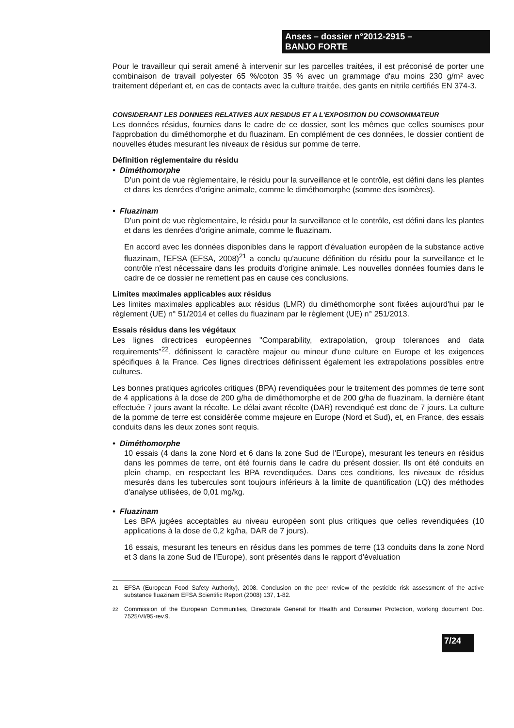Anses – dossier n°2012-2915 –
BANJO FORTE
Pour le travailleur qui serait amené à intervenir sur les parcelles traitées, il est préconisé de porter une combinaison de travail polyester 65 %/coton 35 % avec un grammage d'au moins 230 g/m² avec traitement déperlant et, en cas de contacts avec la culture traitée, des gants en nitrile certifiés EN 374-3.
CONSIDERANT LES DONNEES RELATIVES AUX RESIDUS ET A L'EXPOSITION DU CONSOMMATEUR
Les données résidus, fournies dans le cadre de ce dossier, sont les mêmes que celles soumises pour l'approbation du diméthomorphe et du fluazinam. En complément de ces données, le dossier contient de nouvelles études mesurant les niveaux de résidus sur pomme de terre.
Définition réglementaire du résidu
• Diméthomorphe
D'un point de vue règlementaire, le résidu pour la surveillance et le contrôle, est défini dans les plantes et dans les denrées d'origine animale, comme le diméthomorphe (somme des isomères).
• Fluazinam
D'un point de vue règlementaire, le résidu pour la surveillance et le contrôle, est défini dans les plantes et dans les denrées d'origine animale, comme le fluazinam.
En accord avec les données disponibles dans le rapport d'évaluation européen de la substance active fluazinam, l'EFSA (EFSA, 2008)<sup>21</sup> a conclu qu'aucune définition du résidu pour la surveillance et le contrôle n'est nécessaire dans les produits d'origine animale. Les nouvelles données fournies dans le cadre de ce dossier ne remettent pas en cause ces conclusions.
Limites maximales applicables aux résidus
Les limites maximales applicables aux résidus (LMR) du diméthomorphe sont fixées aujourd'hui par le règlement (UE) n° 51/2014 et celles du fluazinam par le règlement (UE) n° 251/2013.
Essais résidus dans les végétaux
Les lignes directrices européennes "Comparability, extrapolation, group tolerances and data requirements"<sup>22</sup>, définissent le caractère majeur ou mineur d'une culture en Europe et les exigences spécifiques à la France. Ces lignes directrices définissent également les extrapolations possibles entre cultures.
Les bonnes pratiques agricoles critiques (BPA) revendiquées pour le traitement des pommes de terre sont de 4 applications à la dose de 200 g/ha de diméthomorphe et de 200 g/ha de fluazinam, la dernière étant effectuée 7 jours avant la récolte. Le délai avant récolte (DAR) revendiqué est donc de 7 jours. La culture de la pomme de terre est considérée comme majeure en Europe (Nord et Sud), et, en France, des essais conduits dans les deux zones sont requis.
• Diméthomorphe
10 essais (4 dans la zone Nord et 6 dans la zone Sud de l'Europe), mesurant les teneurs en résidus dans les pommes de terre, ont été fournis dans le cadre du présent dossier. Ils ont été conduits en plein champ, en respectant les BPA revendiquées. Dans ces conditions, les niveaux de résidus mesurés dans les tubercules sont toujours inférieurs à la limite de quantification (LQ) des méthodes d'analyse utilisées, de 0,01 mg/kg.
• Fluazinam
Les BPA jugées acceptables au niveau européen sont plus critiques que celles revendiquées (10 applications à la dose de 0,2 kg/ha, DAR de 7 jours).
16 essais, mesurant les teneurs en résidus dans les pommes de terre (13 conduits dans la zone Nord et 3 dans la zone Sud de l'Europe), sont présentés dans le rapport d'évaluation
<sup>21</sup> EFSA (European Food Safety Authority), 2008. Conclusion on the peer review of the pesticide risk assessment of the active substance fluazinam EFSA Scientific Report (2008) 137, 1-82.
<sup>22</sup> Commission of the European Communities, Directorate General for Health and Consumer Protection, working document Doc. 7525/VI/95-rev.9.
7/24